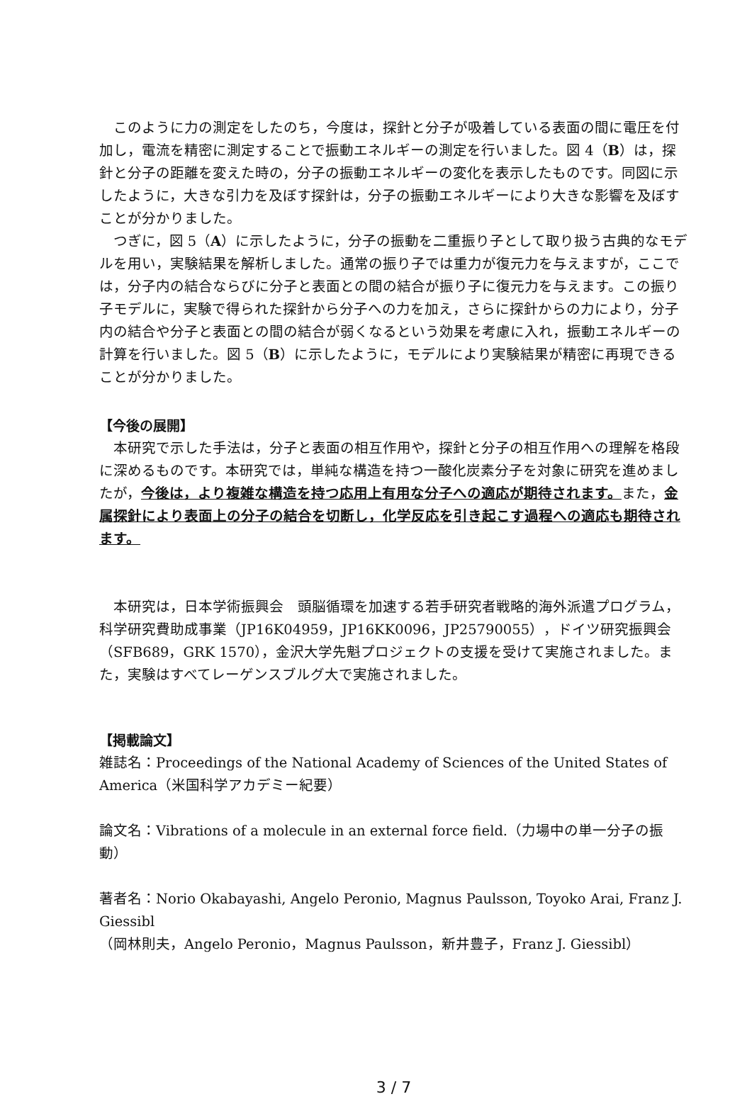このように力の測定をしたのち，今度は，探針と分子が吸着している表面の間に電圧を付加し，電流を精密に測定することで振動エネルギーの測定を行いました。図 4（B）は，探針と分子の距離を変えた時の，分子の振動エネルギーの変化を表示したものです。同図に示したように，大きな引力を及ぼす探針は，分子の振動エネルギーにより大きな影響を及ぼすことが分かりました。
つぎに，図 5（A）に示したように，分子の振動を二重振り子として取り扱う古典的なモデルを用い，実験結果を解析しました。通常の振り子では重力が復元力を与えますが，ここでは，分子内の結合ならびに分子と表面との間の結合が振り子に復元力を与えます。この振り子モデルに，実験で得られた探針から分子への力を加え，さらに探針からの力により，分子内の結合や分子と表面との間の結合が弱くなるという効果を考慮に入れ，振動エネルギーの計算を行いました。図 5（B）に示したように，モデルにより実験結果が精密に再現できることが分かりました。
【今後の展開】
本研究で示した手法は，分子と表面の相互作用や，探針と分子の相互作用への理解を格段に深めるものです。本研究では，単純な構造を持つ一酸化炭素分子を対象に研究を進めましたが，今後は，より複雑な構造を持つ応用上有用な分子への適応が期待されます。また，金属探針により表面上の分子の結合を切断し，化学反応を引き起こす過程への適応も期待されます。
本研究は，日本学術振興会　頭脳循環を加速する若手研究者戦略的海外派遣プログラム，科学研究費助成事業（JP16K04959，JP16KK0096，JP25790055），ドイツ研究振興会（SFB689，GRK 1570），金沢大学先魁プロジェクトの支援を受けて実施されました。また，実験はすべてレーゲンスブルグ大で実施されました。
【掲載論文】
雑誌名：Proceedings of the National Academy of Sciences of the United States of America（米国科学アカデミー紀要）
論文名：Vibrations of a molecule in an external force field.（力場中の単一分子の振動）
著者名：Norio Okabayashi, Angelo Peronio, Magnus Paulsson, Toyoko Arai, Franz J. Giessibl
（岡林則夫，Angelo Peronio，Magnus Paulsson，新井豊子，Franz J. Giessibl）
3 / 7